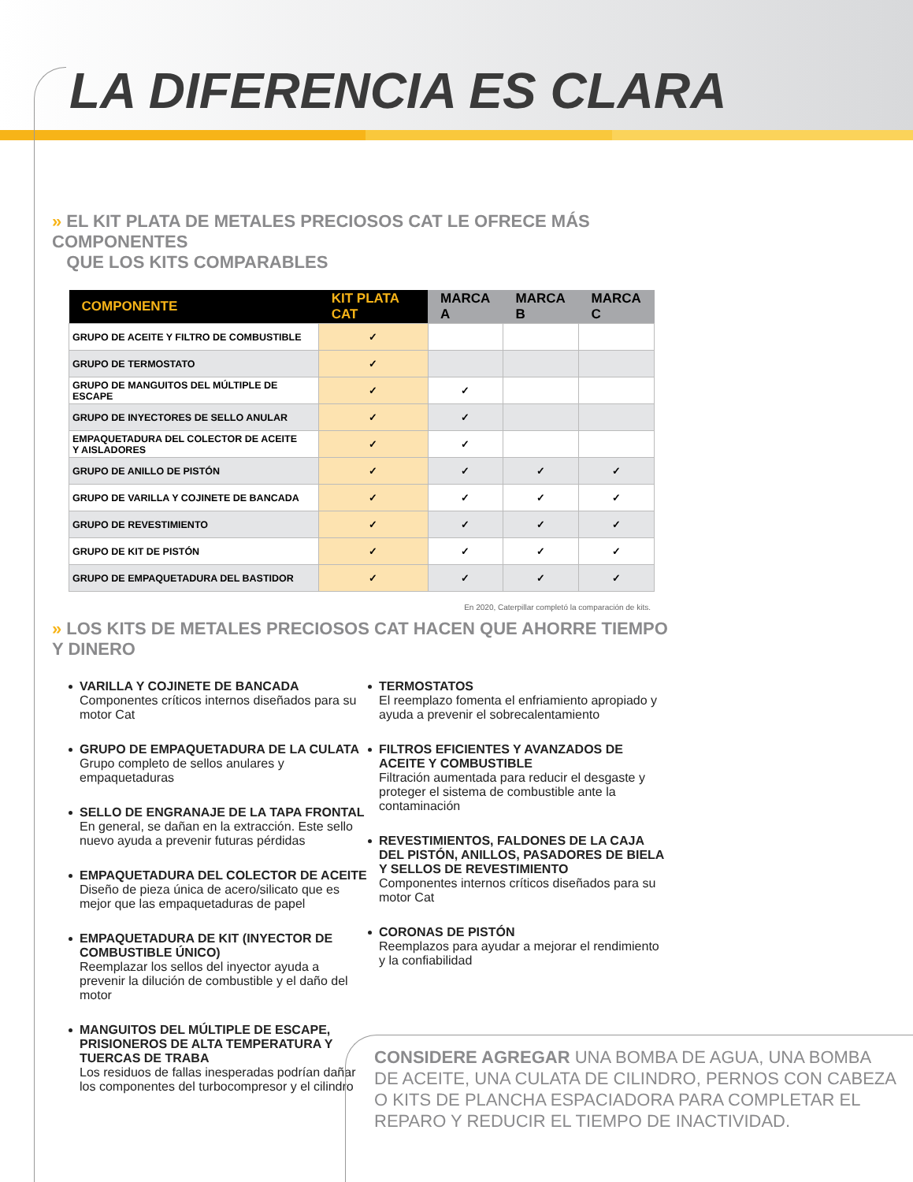LA DIFERENCIA ES CLARA
» EL KIT PLATA DE METALES PRECIOSOS CAT LE OFRECE MÁS COMPONENTES
QUE LOS KITS COMPARABLES
| COMPONENTE | KIT PLATA CAT | MARCA A | MARCA B | MARCA C |
| --- | --- | --- | --- | --- |
| GRUPO DE ACEITE Y FILTRO DE COMBUSTIBLE | ✓ | | | |
| GRUPO DE TERMOSTATO | ✓ | | | |
| GRUPO DE MANGUITOS DEL MÚLTIPLE DE ESCAPE | ✓ | ✓ | | |
| GRUPO DE INYECTORES DE SELLO ANULAR | ✓ | ✓ | | |
| EMPAQUETADURA DEL COLECTOR DE ACEITE Y AISLADORES | ✓ | ✓ | | |
| GRUPO DE ANILLO DE PISTÓN | ✓ | ✓ | ✓ | ✓ |
| GRUPO DE VARILLA Y COJINETE DE BANCADA | ✓ | ✓ | ✓ | ✓ |
| GRUPO DE REVESTIMIENTO | ✓ | ✓ | ✓ | ✓ |
| GRUPO DE KIT DE PISTÓN | ✓ | ✓ | ✓ | ✓ |
| GRUPO DE EMPAQUETADURA DEL BASTIDOR | ✓ | ✓ | ✓ | ✓ |
En 2020, Caterpillar completó la comparación de kits.
» LOS KITS DE METALES PRECIOSOS CAT HACEN QUE AHORRE TIEMPO Y DINERO
VARILLA Y COJINETE DE BANCADA
Componentes críticos internos diseñados para su motor Cat
GRUPO DE EMPAQUETADURA DE LA CULATA
Grupo completo de sellos anulares y empaquetaduras
SELLO DE ENGRANAJE DE LA TAPA FRONTAL
En general, se dañan en la extracción. Este sello nuevo ayuda a prevenir futuras pérdidas
EMPAQUETADURA DEL COLECTOR DE ACEITE
Diseño de pieza única de acero/silicato que es mejor que las empaquetaduras de papel
EMPAQUETADURA DE KIT (INYECTOR DE COMBUSTIBLE ÚNICO)
Reemplazar los sellos del inyector ayuda a prevenir la dilución de combustible y el daño del motor
MANGUITOS DEL MÚLTIPLE DE ESCAPE, PRISIONEROS DE ALTA TEMPERATURA Y TUERCAS DE TRABA
Los residuos de fallas inesperadas podrían dañar los componentes del turbocompresor y el cilindro
TERMOSTATOS
El reemplazo fomenta el enfriamiento apropiado y ayuda a prevenir el sobrecalentamiento
FILTROS EFICIENTES Y AVANZADOS DE ACEITE Y COMBUSTIBLE
Filtración aumentada para reducir el desgaste y proteger el sistema de combustible ante la contaminación
REVESTIMIENTOS, FALDONES DE LA CAJA DEL PISTÓN, ANILLOS, PASADORES DE BIELA Y SELLOS DE REVESTIMIENTO
Componentes internos críticos diseñados para su motor Cat
CORONAS DE PISTÓN
Reemplazos para ayudar a mejorar el rendimiento y la confiabilidad
CONSIDERE AGREGAR UNA BOMBA DE AGUA, UNA BOMBA DE ACEITE, UNA CULATA DE CILINDRO, PERNOS CON CABEZA O KITS DE PLANCHA ESPACIADORA PARA COMPLETAR EL REPARO Y REDUCIR EL TIEMPO DE INACTIVIDAD.